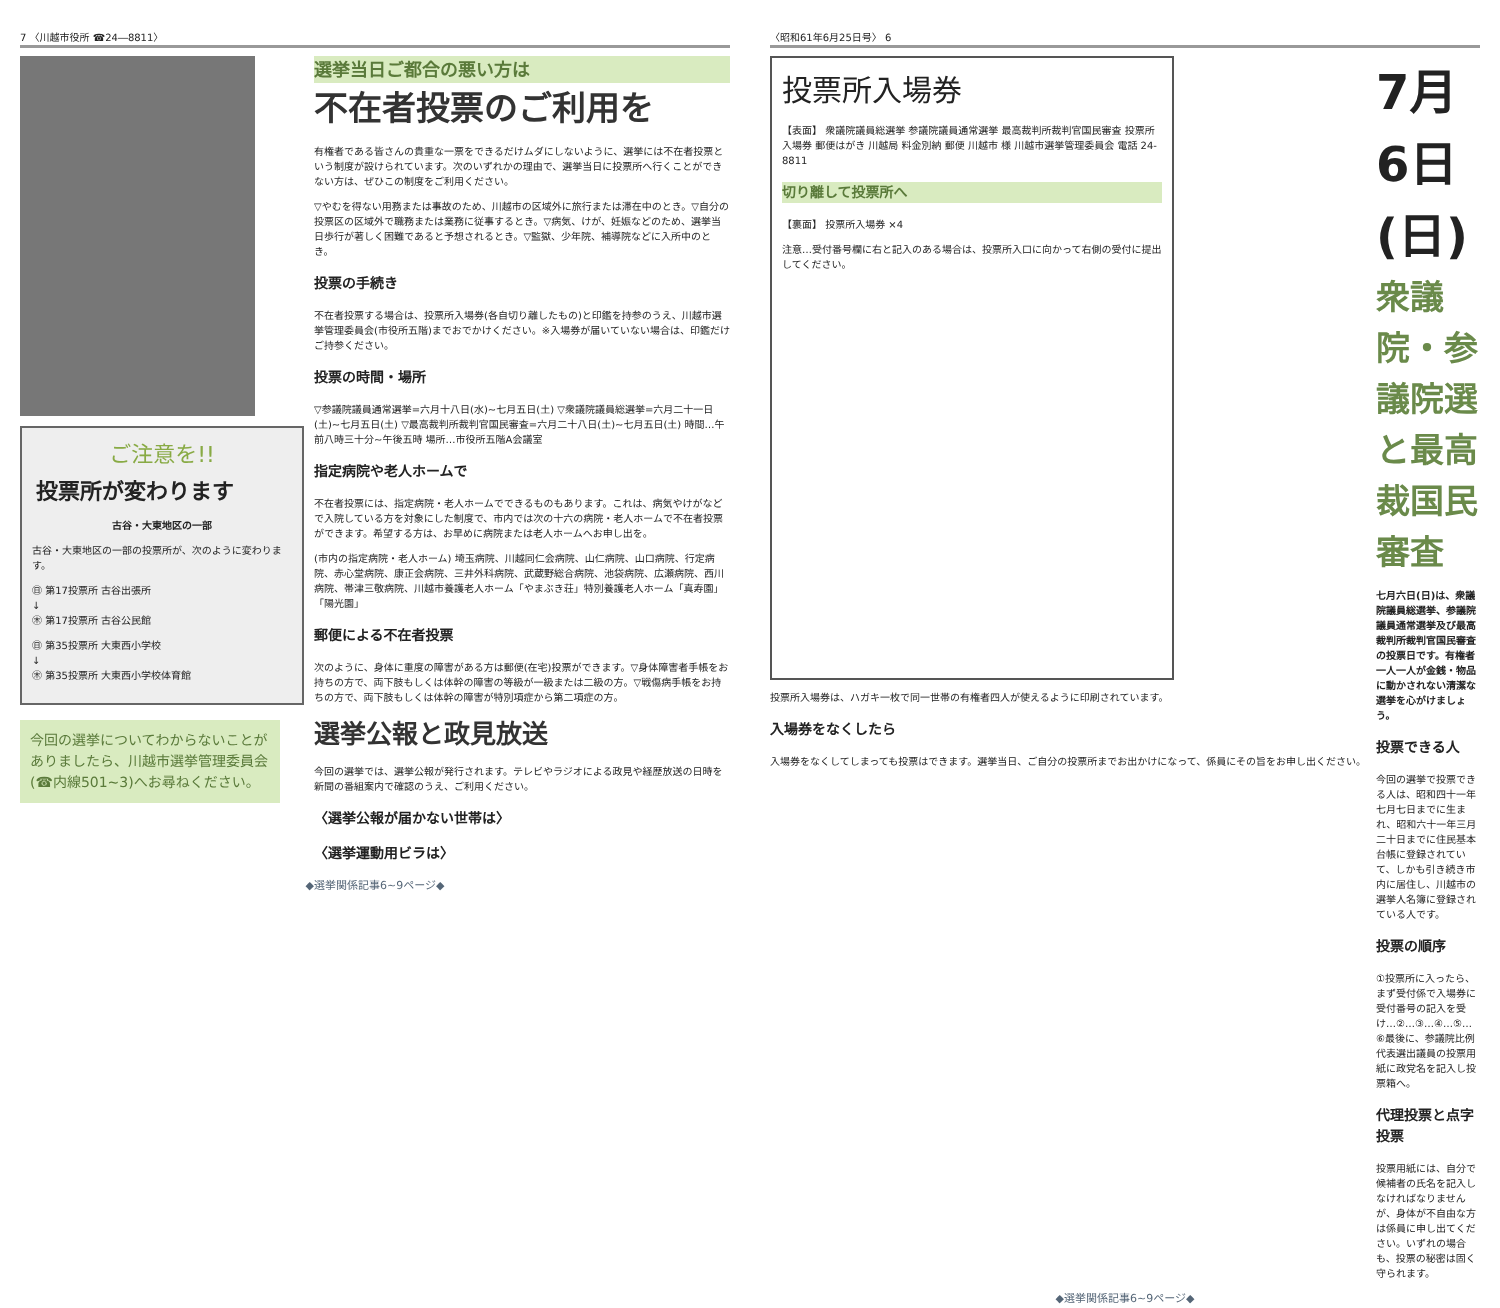7 〈川越市役所 ☎24―8811〉
ご注意を!!
投票所が変わります
古谷・大東地区の一部
古谷・大東地区の一部の投票所が、次のように変わります。
㊐ 第17投票所 古谷出張所
↓
㊍ 第17投票所 古谷公民館
㊐ 第35投票所 大東西小学校
↓
㊍ 第35投票所 大東西小学校体育館
今回の選挙についてわからないことがありましたら、川越市選挙管理委員会(☎内線501~3)へお尋ねください。
選挙当日ご都合の悪い方は
不在者投票のご利用を
有権者である皆さんの貴重な一票をできるだけムダにしないように、選挙には不在者投票という制度が設けられています。次のいずれかの理由で、選挙当日に投票所へ行くことができない方は、ぜひこの制度をご利用ください。
▽やむを得ない用務または事故のため、川越市の区域外に旅行または滞在中のとき。▽自分の投票区の区域外で職務または業務に従事するとき。▽病気、けが、妊娠などのため、選挙当日歩行が著しく困難であると予想されるとき。▽監獄、少年院、補導院などに入所中のとき。
投票の手続き
不在者投票する場合は、投票所入場券(各自切り離したもの)と印鑑を持参のうえ、川越市選挙管理委員会(市役所五階)までおでかけください。※入場券が届いていない場合は、印鑑だけご持参ください。
投票の時間・場所
▽参議院議員通常選挙=六月十八日(水)~七月五日(土) ▽衆議院議員総選挙=六月二十一日(土)~七月五日(土) ▽最高裁判所裁判官国民審査=六月二十八日(土)~七月五日(土) 時間…午前八時三十分~午後五時 場所…市役所五階A会議室
指定病院や老人ホームで
不在者投票には、指定病院・老人ホームでできるものもあります。これは、病気やけがなどで入院している方を対象にした制度で、市内では次の十六の病院・老人ホームで不在者投票ができます。希望する方は、お早めに病院または老人ホームへお申し出を。
(市内の指定病院・老人ホーム) 埼玉病院、川越同仁会病院、山仁病院、山口病院、行定病院、赤心堂病院、康正会病院、三井外科病院、武蔵野総合病院、池袋病院、広瀬病院、西川病院、帯津三敬病院、川越市養護老人ホーム「やまぶき荘」特別養護老人ホーム「真寿園」「陽光園」
郵便による不在者投票
次のように、身体に重度の障害がある方は郵便(在宅)投票ができます。▽身体障害者手帳をお持ちの方で、両下肢もしくは体幹の障害の等級が一級または二級の方。▽戦傷病手帳をお持ちの方で、両下肢もしくは体幹の障害が特別項症から第二項症の方。
選挙公報と政見放送
今回の選挙では、選挙公報が発行されます。テレビやラジオによる政見や経歴放送の日時を新聞の番組案内で確認のうえ、ご利用ください。
〈選挙公報が届かない世帯は〉
〈選挙運動用ビラは〉
◆選挙関係記事6~9ページ◆
〈昭和61年6月25日号〉 6
投票所入場券
【表面】 衆議院議員総選挙 参議院議員通常選挙 最高裁判所裁判官国民審査 投票所入場券 郵便はがき 川越局 料金別納 郵便 川越市 様 川越市選挙管理委員会 電話 24-8811
切り離して投票所へ
【裏面】 投票所入場券 ×4
注意…受付番号欄に右と記入のある場合は、投票所入口に向かって右側の受付に提出してください。
投票所入場券は、ハガキ一枚で同一世帯の有権者四人が使えるように印刷されています。
入場券をなくしたら
入場券をなくしてしまっても投票はできます。選挙当日、ご自分の投票所までお出かけになって、係員にその旨をお申し出ください。
7月6日(日)
衆議院・参議院選と最高裁国民審査
七月六日(日)は、衆議院議員総選挙、参議院議員通常選挙及び最高裁判所裁判官国民審査の投票日です。有権者一人一人が金銭・物品に動かされない清潔な選挙を心がけましょう。
投票できる人
今回の選挙で投票できる人は、昭和四十一年七月七日までに生まれ、昭和六十一年三月二十日までに住民基本台帳に登録されていて、しかも引き続き市内に居住し、川越市の選挙人名簿に登録されている人です。
投票の順序
①投票所に入ったら、まず受付係で入場券に受付番号の記入を受け…②…③…④…⑤…⑥最後に、参議院比例代表選出議員の投票用紙に政党名を記入し投票箱へ。
代理投票と点字投票
投票用紙には、自分で候補者の氏名を記入しなければなりませんが、身体が不自由な方は係員に申し出てください。いずれの場合も、投票の秘密は固く守られます。
◆選挙関係記事6~9ページ◆